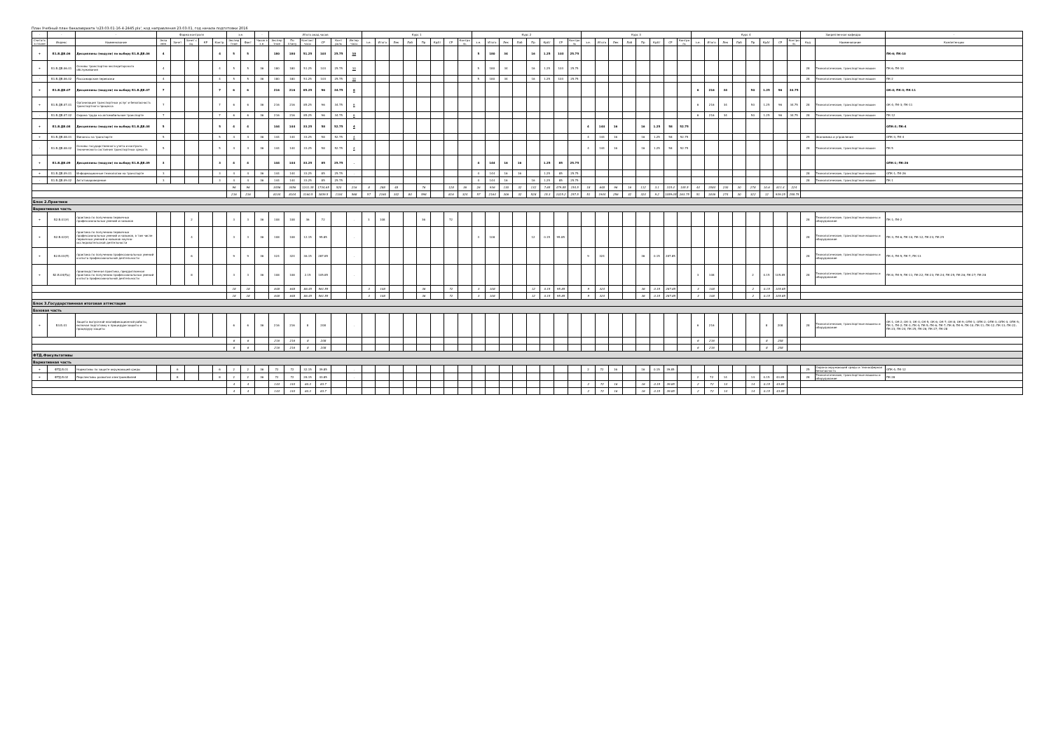План Учебный план бакалавриата 'о23.03.01-16-4-2445.plx', код направления 23.03.01, год начала подготовки 2016
| - | - | - | Форма контроля | | | | | з.е. | | - | Итого акад.часов | | | | | | Курс 1 | | | | | | | | Курс 2 | | | | | | | | Курс 3 | | | | | | | | Курс 4 | | | | | | | | Закрепленная кафедра | | - |
| --- | --- | --- | --- | --- | --- | --- | --- | --- | --- | --- | --- | --- | --- | --- | --- | --- | --- | --- | --- | --- | --- | --- | --- | --- | --- | --- | --- | --- | --- | --- | --- | --- | --- | --- | --- | --- | --- | --- | --- | --- | --- | --- | --- | --- | --- | --- | --- | --- | --- | --- | --- |
| Считать в плане | Индекс | Наименование | Экза мен | Зачет | Зачет с оц. | КР | Контр. | Экспер тное | Факт | Часов в з.е. | Экспер тное | По плану | Контакт часы | СР | Конт роль | Интер часы | з.е. | Итого | Лек | Лаб | Пр | КрАт | СР | Контро ль | з.е. | Итого | Лек | Лаб | Пр | КрАт | СР | Контро ль | з.е. | Итого | Лек | Лаб | Пр | КрАт | СР | Контро ль | з.е. | Итого | Лек | Лаб | Пр | КрАт | СР | Контро ль | Код | Наименование | Компетенции |
| + | Б1.В.ДВ.06 | Дисциплины (модули) по выбору Б1.В.ДВ.06 | 4 | | | | 4 | 5 | 5 | | 180 | 180 | 51.25 | 103 | 25.75 | 10 | | | | | | | | | 5 | 180 | 34 | | 16 | 1.25 | 103 | 25.75 | | | | | | | | | | | | | | | | | | | ПК-6; ПК-10 |
| + | Б1.В.ДВ.06.01 | Основы транспортно-экспедиторского обслуживания | 4 | | | | 4 | 5 | 5 | 36 | 180 | 180 | 51.25 | 103 | 25.75 | 10 | | | | | | | | | 5 | 180 | 34 | | 16 | 1.25 | 103 | 25.75 | | | | | | | | | | | | | | | | | 28 | Технологические, транспортные машин | ПК-6; ПК-10 |
| - | Б1.В.ДВ.06.02 | Пассажирские перевозки | 4 | | | | 4 | 5 | 5 | 36 | 180 | 180 | 51.25 | 103 | 25.75 | 10 | | | | | | | | | 5 | 180 | 34 | | 16 | 1.25 | 103 | 25.75 | | | | | | | | | | | | | | | | | 28 | Технологические, транспортные машин | ПК-2 |
| + | Б1.В.ДВ.07 | Дисциплины (модули) по выбору Б1.В.ДВ.07 | 7 | | | | 7 | 6 | 6 | | 216 | 216 | 85.25 | 96 | 34.75 | 6 | | | | | | | | | | | | | | | | | | | | | | | | | 6 | 216 | 34 | | 50 | 1.25 | 96 | 34.75 | | | ОК-4; ПК-3; ПК-11 |
| + | Б1.В.ДВ.07.01 | Организация транспортных услуг и безопасность транспортного процесса | 7 | | | | 7 | 6 | 6 | 36 | 216 | 216 | 85.25 | 96 | 34.75 | 6 | | | | | | | | | | | | | | | | | | | | | | | | | 6 | 216 | 34 | | 50 | 1.25 | 96 | 34.75 | 28 | Технологические, транспортные машин | ОК-4; ПК-3; ПК-11 |
| - | Б1.В.ДВ.07.02 | Охрана труда на автомобильном транспорте | 7 | | | | 7 | 6 | 6 | 36 | 216 | 216 | 85.25 | 96 | 34.75 | 6 | | | | | | | | | | | | | | | | | | | | | | | | | 6 | 216 | 34 | | 50 | 1.25 | 96 | 34.75 | 28 | Технологические, транспортные машин | ПК-12 |
| + | Б1.В.ДВ.08 | Дисциплины (модули) по выбору Б1.В.ДВ.08 | 5 | | | | 5 | 4 | 4 | | 144 | 144 | 33.25 | 58 | 52.75 | 4 | | | | | | | | | | | | | | | | | 4 | 144 | 16 | | 16 | 1.25 | 58 | 52.75 | | | | | | | | | | | ОПК-3; ПК-4 |
| + | Б1.В.ДВ.08.01 | Финансы на транспорте | 5 | | | | 5 | 4 | 4 | 36 | 144 | 144 | 33.25 | 58 | 52.75 | 4 | | | | | | | | | | | | | | | | | 4 | 144 | 16 | | 16 | 1.25 | 58 | 52.75 | | | | | | | | | 29 | Экономика и управление | ОПК-3; ПК-4 |
| - | Б1.В.ДВ.08.02 | Основы государственного учета и контроль технического состояния транспортных средств | 5 | | | | 5 | 4 | 4 | 36 | 144 | 144 | 33.25 | 58 | 52.75 | 4 | | | | | | | | | | | | | | | | | 4 | 144 | 16 | | 16 | 1.25 | 58 | 52.75 | | | | | | | | | 28 | Технологические, транспортные машин | ПК-5 |
| + | Б1.В.ДВ.09 | Дисциплины (модули) по выбору Б1.В.ДВ.09 | 3 | | | | 3 | 4 | 4 | | 144 | 144 | 33.25 | 85 | 25.75 | . | | | | | | | | | 4 | 144 | 16 | 16 | | 1.25 | 85 | 25.75 | | | | | | | | | | | | | | | | | | | ОПК-1; ПК-26 |
| + | Б1.В.ДВ.09.01 | Информационные технологии на транспорте | 3 | | | | 3 | 4 | 4 | 36 | 144 | 144 | 33.25 | 85 | 25.75 | . | | | | | | | | | 4 | 144 | 16 | 16 | | 1.25 | 85 | 25.75 | | | | | | | | | | | | | | | | | 28 | Технологические, транспортные машин | ОПК-1; ПК-26 |
| - | Б1.В.ДВ.09.02 | Автотовароведение | 3 | | | | 3 | 4 | 4 | 36 | 144 | 144 | 33.25 | 85 | 25.75 | . | | | | | | | | | 4 | 144 | 16 | | 16 | 1.25 | 85 | 25.75 | | | | | | | | | | | | | | | | | 28 | Технологические, транспортные машин | ПК-1 |
| | | | | | | | | 96 | 96 | | 3456 | 3456 | 1201.35 | 1734.65 | 520 | 216 | 8 | 288 | 48 | | 76 | | 128 | 36 | 26 | 936 | 130 | 32 | 132 | 7.65 | 479.85 | 154.5 | 18 | 648 | 96 | 16 | 112 | 3.1 | 315.4 | 105.5 | 44 | 1584 | 230 | 30 | 278 | 10.6 | 811.4 | 224 | | | |
| | | | | | | | | 216 | 216 | | 8104 | 8104 | 3160.5 | 3839.5 | 1104 | 568 | 57 | 2160 | 342 | 80 | 598 | | 816 | 324 | 57 | 2164 | 306 | 32 | 528 | 15.3 | 1025.2 | 257.5 | 51 | 1944 | 256 | 32 | 324 | 9.2 | 1059.05 | 263.75 | 51 | 1836 | 274 | 30 | 322 | 12 | 939.25 | 258.75 | | | |
| Блок 2.Практики | | | | | | | | | | | | | | | | | | | | | | | | | | | | | | | | | | | | | | | | | | | | | | | | | | | |
| Вариативная часть | | | | | | | | | | | | | | | | | | | | | | | | | | | | | | | | | | | | | | | | | | | | | | | | | | | |
| + | Б2.В.01(У) | практика по получению первичных профессиональных умений и навыков | | | 2 | | | 3 | 3 | 36 | 108 | 108 | 36 | 72 | | . | 3 | 108 | | | 36 | | 72 | | | | | | | | | | | | | | | | | | | | | | | | | | 28 | Технологические, транспортные машины и оборудование | ПК-1; ПК-2 |
| + | Б2.В.02(У) | практика по получению первичных профессиональных умений и навыков, в том числе первичных умений и навыков научно-исследовательской деятельности | | | 4 | | | 3 | 3 | 36 | 108 | 108 | 12.15 | 95.85 | | . | | | | | | | | | 3 | 108 | | | 12 | 0.15 | 95.85 | | | | | | | | | | | | | | | | | | 28 | Технологические, транспортные машины и оборудование | ПК-3; ПК-6; ПК-10; ПК-12; ПК-23; ПК-25 |
| + | Б2.В.03(П) | практика по получению профессиональных умений и опыта профессиональной деятельности | | | 6 | | | 9 | 9 | 36 | 324 | 324 | 36.15 | 287.85 | | . | | | | | | | | | | | | | | | | | 9 | 324 | | | 36 | 0.15 | 287.85 | | | | | | | | | | 28 | Технологические, транспортные машины и оборудование | ПК-4; ПК-5; ПК-7; ПК-13 |
| + | Б2.В.04(Пд) | производственная практика, преддипломная практика по получению профессиональных умений и опыта профессиональной деятельности | | | 8 | | | 3 | 3 | 36 | 108 | 108 | 2.15 | 105.85 | | . | | | | | | | | | | | | | | | | | | | | | | | | | 3 | 108 | | | 2 | 0.15 | 105.85 | | 28 | Технологические, транспортные машины и оборудование | ПК-8; ПК-9; ПК-11; ПК-22; ПК-23; ПК-24; ПК-25; ПК-26; ПК-27; ПК-28 |
| | | | | | | | | 18 | 18 | | 648 | 648 | 86.45 | 561.55 | | | 3 | 108 | | | 36 | | 72 | | 3 | 108 | | | 12 | 0.15 | 95.85 | | 9 | 324 | | | 36 | 0.15 | 287.85 | | 3 | 108 | | | 2 | 0.15 | 105.85 | | | | |
| | | | | | | | | 18 | 18 | | 648 | 648 | 86.45 | 561.55 | | | 3 | 108 | | | 36 | | 72 | | 3 | 108 | | | 12 | 0.15 | 95.85 | | 9 | 324 | | | 36 | 0.15 | 287.85 | | 3 | 108 | | | 2 | 0.15 | 105.85 | | | | |
| Блок 3.Государственная итоговая аттестация | | | | | | | | | | | | | | | | | | | | | | | | | | | | | | | | | | | | | | | | | | | | | | | | | | | |
| Базовая часть | | | | | | | | | | | | | | | | | | | | | | | | | | | | | | | | | | | | | | | | | | | | | | | | | | | |
| + | Б3.Б.01 | Защита выпускной квалификационной работы, включая подготовку к процедуре защиты и процедуру защиты | | | | | | 6 | 6 | 36 | 216 | 216 | 8 | 208 | | . | | | | | | | | | | | | | | | | | | | | | | | | | 6 | 216 | | | | 8 | 208 | | 28 | Технологические, транспортные машины и оборудование | ОК-1; ОК-2; ОК-3; ОК-4; ОК-5; ОК-6; ОК-7; ОК-8; ОК-9; ОПК-1; ОПК-2; ОПК-3; ОПК-4; ОПК-5; ПК-1; ПК-2; ПК-3; ПК-4; ПК-5; ПК-6; ПК-7; ПК-8; ПК-9; ПК-10; ПК-11; ПК-12; ПК-13; ПК-22; ПК-23; ПК-24; ПК-25; ПК-26; ПК-27; ПК-28 |
| | | | | | | | | 6 | 6 | | 216 | 216 | 8 | 208 | | | | | | | | | | | | | | | | | | | | | | | | | | | 6 | 216 | | | | 8 | 208 | | | | |
| | | | | | | | | 6 | 6 | | 216 | 216 | 8 | 208 | | | | | | | | | | | | | | | | | | | | | | | | | | | 6 | 216 | | | | 8 | 208 | | | | |
| ФТД.Факультативы | | | | | | | | | | | | | | | | | | | | | | | | | | | | | | | | | | | | | | | | | | | | | | | | | | | |
| Вариативная часть | | | | | | | | | | | | | | | | | | | | | | | | | | | | | | | | | | | | | | | | | | | | | | | | | | | |
| + | ФТД.В.01 | Нормативы по защите окружающей среды | | 6 | | | 6 | 2 | 2 | 36 | 72 | 72 | 32.15 | 39.85 | | . | | | | | | | | | | | | | | | | | 2 | 72 | 16 | | 16 | 0.15 | 39.85 | | | | | | | | | | 25 | Охрана окружающей среды и техносферная безопасность | ОПК-4; ПК-12 |
| + | ФТД.В.02 | Перспективы развития электромобилей | | 8 | | | 8 | 2 | 2 | 36 | 72 | 72 | 28.15 | 43.85 | | . | | | | | | | | | | | | | | | | | | | | | | | | | 2 | 72 | 14 | | 14 | 0.15 | 43.85 | | 28 | Технологические, транспортные машины и оборудование | ПК-28 |
| | | | | | | | | 4 | 4 | | 144 | 144 | 60.3 | 83.7 | | | | | | | | | | | | | | | | | | | 2 | 72 | 16 | | 16 | 0.15 | 39.85 | | 2 | 72 | 14 | | 14 | 0.15 | 43.85 | | | | |
| | | | | | | | | 4 | 4 | | 144 | 144 | 60.3 | 83.7 | | | | | | | | | | | | | | | | | | | 2 | 72 | 16 | | 16 | 0.15 | 39.85 | | 2 | 72 | 14 | | 14 | 0.15 | 43.85 | | | | |